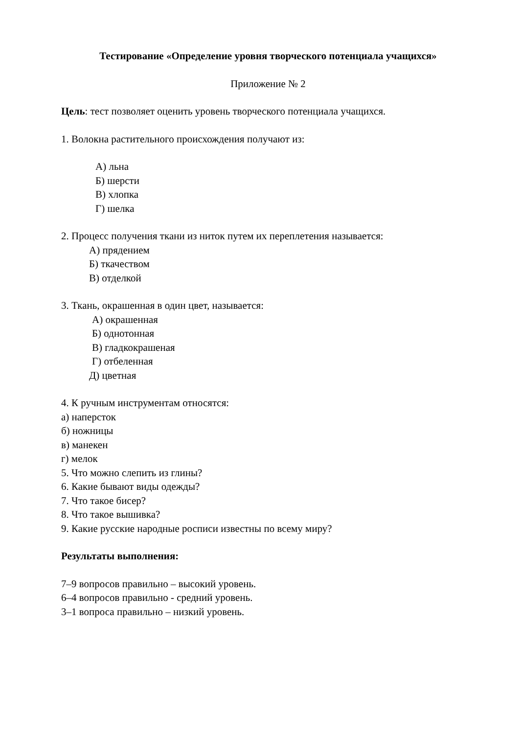Тестирование «Определение уровня творческого потенциала учащихся»
Приложение № 2
Цель: тест позволяет оценить уровень творческого потенциала учащихся.
1. Волокна растительного происхождения получают из:
А) льна
Б) шерсти
В) хлопка
Г) шелка
2. Процесс получения ткани из ниток путем их переплетения называется:
А) прядением
Б) ткачеством
В) отделкой
3. Ткань, окрашенная в один цвет, называется:
А) окрашенная
Б) однотонная
В) гладкокрашеная
Г) отбеленная
Д) цветная
4. К ручным инструментам относятся:
а) наперсток
б) ножницы
в) манекен
г) мелок
5. Что можно слепить из глины?
6. Какие бывают виды одежды?
7. Что такое бисер?
8. Что такое вышивка?
9. Какие русские народные росписи известны по всему миру?
Результаты выполнения:
7–9 вопросов правильно – высокий уровень.
6–4 вопросов правильно - средний уровень.
3–1 вопроса правильно – низкий уровень.